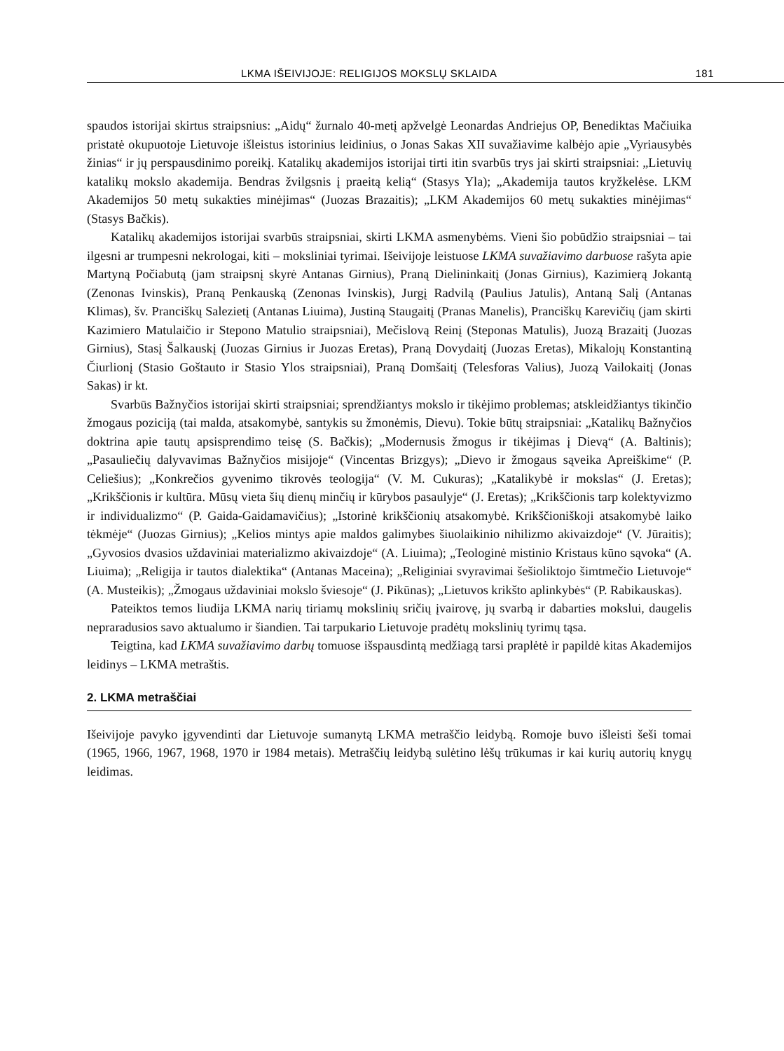LKMA IŠEIVIJOJE: RELIGIJOS MOKSLŲ SKLAIDA 181
spaudos istorijai skirtus straipsnius: „Aidų“ žurnalo 40-metį apžvelgė Leonardas Andriejus OP, Benediktas Mačiuika pristatė okupuotoje Lietuvoje išleistus istorinius leidinius, o Jonas Sakas XII suvažiavime kalbėjo apie „Vyriausybės žinias“ ir jų perspausdinimo poreikį. Katalikų akademijos istorijai tirti itin svarbūs trys jai skirti straipsniai: „Lietuvių katalikų mokslo akademija. Bendras žvilgsnis į praeitą kelią“ (Stasys Yla); „Akademija tautos kryžkelėse. LKM Akademijos 50 metų sukakties minėjimas“ (Juozas Brazaitis); „LKM Akademijos 60 metų sukakties minėjimas“ (Stasys Bačkis).
Katalikų akademijos istorijai svarbūs straipsniai, skirti LKMA asmenybėms. Vieni šio pobūdžio straipsniai – tai ilgesni ar trumpesni nekrologai, kiti – moksliniai tyrimai. Išeivijoje leistuose LKMA suvažiavimo darbuose rašyta apie Martyną Počiabutą (jam straipsnį skyrė Antanas Girnius), Praną Dielininkaitį (Jonas Girnius), Kazimierą Jokantą (Zenonas Ivinskis), Praną Penkauską (Zenonas Ivinskis), Jurgį Radvilą (Paulius Jatulis), Antaną Salį (Antanas Klimas), šv. Pranciškų Salezietį (Antanas Liuima), Justiną Staugaitį (Pranas Manelis), Pranciškų Karevičių (jam skirti Kazimiero Matulaičio ir Stepono Matulio straipsniai), Mečislovą Reinį (Steponas Matulis), Juozą Brazaitį (Juozas Girnius), Stasį Šalkauskį (Juozas Girnius ir Juozas Eretas), Praną Dovydaitį (Juozas Eretas), Mikalojų Konstantiną Čiurlionį (Stasio Goštauto ir Stasio Ylos straipsniai), Praną Domšaitį (Telesforas Valius), Juozą Vailokaitį (Jonas Sakas) ir kt.
Svarbūs Bažnyčios istorijai skirti straipsniai; sprendžiantys mokslo ir tikėjimo problemas; atskleidžiantys tikinčio žmogaus poziciją (tai malda, atsakomybė, santykis su žmonėmis, Dievu). Tokie būtų straipsniai: „Katalikų Bažnyčios doktrina apie tautų apsisprendimo teisę (S. Bačkis); „Modernusis žmogus ir tikėjimas į Dievą“ (A. Baltinis); „Pasauliečių dalyvavimas Bažnyčios misijoje“ (Vincentas Brizgys); „Dievo ir žmogaus sąveika Apreiškime“ (P. Celiešius); „Konkrečios gyvenimo tikrovės teologija“ (V. M. Cukuras); „Katalikybė ir mokslas“ (J. Eretas); „Krikščionis ir kultūra. Mūsų vieta šių dienų minčių ir kūrybos pasaulyje“ (J. Eretas); „Krikščionis tarp kolektyvizmo ir individualizmo“ (P. Gaida-Gaidamavičius); „Istorinė krikščionių atsakomybė. Krikščioniškoji atsakomybė laiko tėkmėje“ (Juozas Girnius); „Kelios mintys apie maldos galimybes šiuolaikinio nihilizmo akivaizdoje“ (V. Jūraitis); „Gyvosios dvasios uždaviniai materializmo akivaizdoje“ (A. Liuima); „Teologinė mistinio Kristaus kūno sąvoka“ (A. Liuima); „Religija ir tautos dialektika“ (Antanas Maceina); „Religiniai svyravimai šešioliktojo šimtmečio Lietuvoje“ (A. Musteikis); „Žmogaus uždaviniai mokslo šviesoje“ (J. Pikūnas); „Lietuvos krikšto aplinkybės“ (P. Rabikauskas).
Pateiktos temos liudija LKMA narių tiriamų mokslinių sričių įvairovę, jų svarbą ir dabarties mokslui, daugelis nepraradusios savo aktualumo ir šiandien. Tai tarpukario Lietuvoje pradėtų mokslinių tyrimų tąsa.
Teigtina, kad LKMA suvažiavimo darbų tomuose išspausdintą medžiagą tarsi praplėtė ir papildė kitas Akademijos leidinys – LKMA metraštis.
2. LKMA metraščiai
Išeivijoje pavyko įgyvendinti dar Lietuvoje sumanytą LKMA metraščio leidybą. Romoje buvo išleisti šeši tomai (1965, 1966, 1967, 1968, 1970 ir 1984 metais). Metraščių leidybą sulėtino lėšų trūkumas ir kai kurių autorių knygų leidimas.